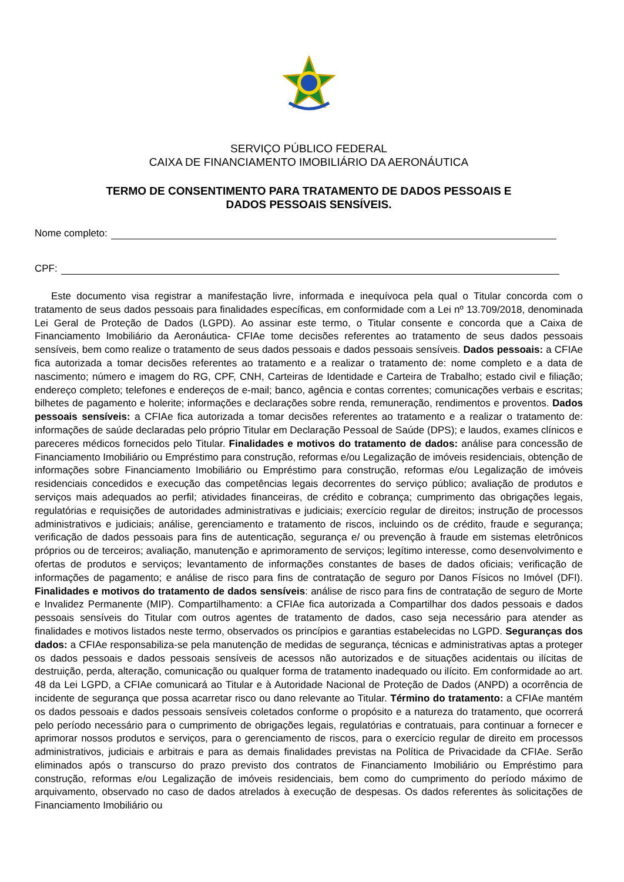SERVIÇO PÚBLICO FEDERAL
CAIXA DE FINANCIAMENTO IMOBILIÁRIO DA AERONÁUTICA
TERMO DE CONSENTIMENTO PARA TRATAMENTO DE DADOS PESSOAIS E
DADOS PESSOAIS SENSÍVEIS.
Nome completo:
CPF:
Este documento visa registrar a manifestação livre, informada e inequívoca pela qual o Titular concorda com o tratamento de seus dados pessoais para finalidades específicas, em conformidade com a Lei nº 13.709/2018, denominada Lei Geral de Proteção de Dados (LGPD). Ao assinar este termo, o Titular consente e concorda que a Caixa de Financiamento Imobiliário da Aeronáutica- CFIAe tome decisões referentes ao tratamento de seus dados pessoais sensíveis, bem como realize o tratamento de seus dados pessoais e dados pessoais sensíveis. Dados pessoais: a CFIAe fica autorizada a tomar decisões referentes ao tratamento e a realizar o tratamento de: nome completo e a data de nascimento; número e imagem do RG, CPF, CNH, Carteiras de Identidade e Carteira de Trabalho; estado civil e filiação; endereço completo; telefones e endereços de e-mail; banco, agência e contas correntes; comunicações verbais e escritas; bilhetes de pagamento e holerite; informações e declarações sobre renda, remuneração, rendimentos e proventos. Dados pessoais sensíveis: a CFIAe fica autorizada a tomar decisões referentes ao tratamento e a realizar o tratamento de: informações de saúde declaradas pelo próprio Titular em Declaração Pessoal de Saúde (DPS); e laudos, exames clínicos e pareceres médicos fornecidos pelo Titular. Finalidades e motivos do tratamento de dados: análise para concessão de Financiamento Imobiliário ou Empréstimo para construção, reformas e/ou Legalização de imóveis residenciais, obtenção de informações sobre Financiamento Imobiliário ou Empréstimo para construção, reformas e/ou Legalização de imóveis residenciais concedidos e execução das competências legais decorrentes do serviço público; avaliação de produtos e serviços mais adequados ao perfil; atividades financeiras, de crédito e cobrança; cumprimento das obrigações legais, regulatórias e requisições de autoridades administrativas e judiciais; exercício regular de direitos; instrução de processos administrativos e judiciais; análise, gerenciamento e tratamento de riscos, incluindo os de crédito, fraude e segurança; verificação de dados pessoais para fins de autenticação, segurança e/ ou prevenção à fraude em sistemas eletrônicos próprios ou de terceiros; avaliação, manutenção e aprimoramento de serviços; legítimo interesse, como desenvolvimento e ofertas de produtos e serviços; levantamento de informações constantes de bases de dados oficiais; verificação de informações de pagamento; e análise de risco para fins de contratação de seguro por Danos Físicos no Imóvel (DFI). Finalidades e motivos do tratamento de dados sensíveis: análise de risco para fins de contratação de seguro de Morte e Invalidez Permanente (MIP). Compartilhamento: a CFIAe fica autorizada a Compartilhar dos dados pessoais e dados pessoais sensíveis do Titular com outros agentes de tratamento de dados, caso seja necessário para atender as finalidades e motivos listados neste termo, observados os princípios e garantias estabelecidas no LGPD. Seguranças dos dados: a CFIAe responsabiliza-se pela manutenção de medidas de segurança, técnicas e administrativas aptas a proteger os dados pessoais e dados pessoais sensíveis de acessos não autorizados e de situações acidentais ou ilícitas de destruição, perda, alteração, comunicação ou qualquer forma de tratamento inadequado ou ilícito. Em conformidade ao art. 48 da Lei LGPD, a CFIAe comunicará ao Titular e à Autoridade Nacional de Proteção de Dados (ANPD) a ocorrência de incidente de segurança que possa acarretar risco ou dano relevante ao Titular. Término do tratamento: a CFIAe mantém os dados pessoais e dados pessoais sensíveis coletados conforme o propósito e a natureza do tratamento, que ocorrerá pelo período necessário para o cumprimento de obrigações legais, regulatórias e contratuais, para continuar a fornecer e aprimorar nossos produtos e serviços, para o gerenciamento de riscos, para o exercício regular de direito em processos administrativos, judiciais e arbitrais e para as demais finalidades previstas na Política de Privacidade da CFIAe. Serão eliminados após o transcurso do prazo previsto dos contratos de Financiamento Imobiliário ou Empréstimo para construção, reformas e/ou Legalização de imóveis residenciais, bem como do cumprimento do período máximo de arquivamento, observado no caso de dados atrelados à execução de despesas. Os dados referentes às solicitações de Financiamento Imobiliário ou